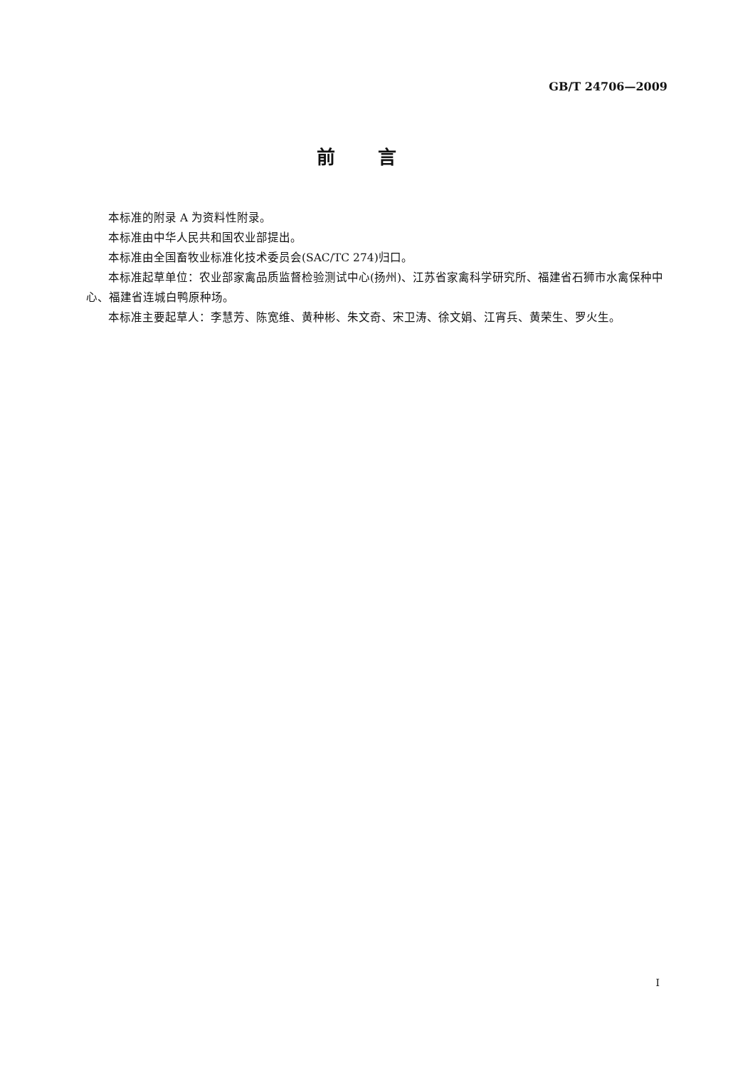GB/T 24706—2009
前言
本标准的附录 A 为资料性附录。
本标准由中华人民共和国农业部提出。
本标准由全国畜牧业标准化技术委员会(SAC/TC 274)归口。
本标准起草单位：农业部家禽品质监督检验测试中心(扬州)、江苏省家禽科学研究所、福建省石狮市水禽保种中心、福建省连城白鸭原种场。
本标准主要起草人：李慧芳、陈宽维、黄种彬、朱文奇、宋卫涛、徐文娟、江宵兵、黄荣生、罗火生。
I